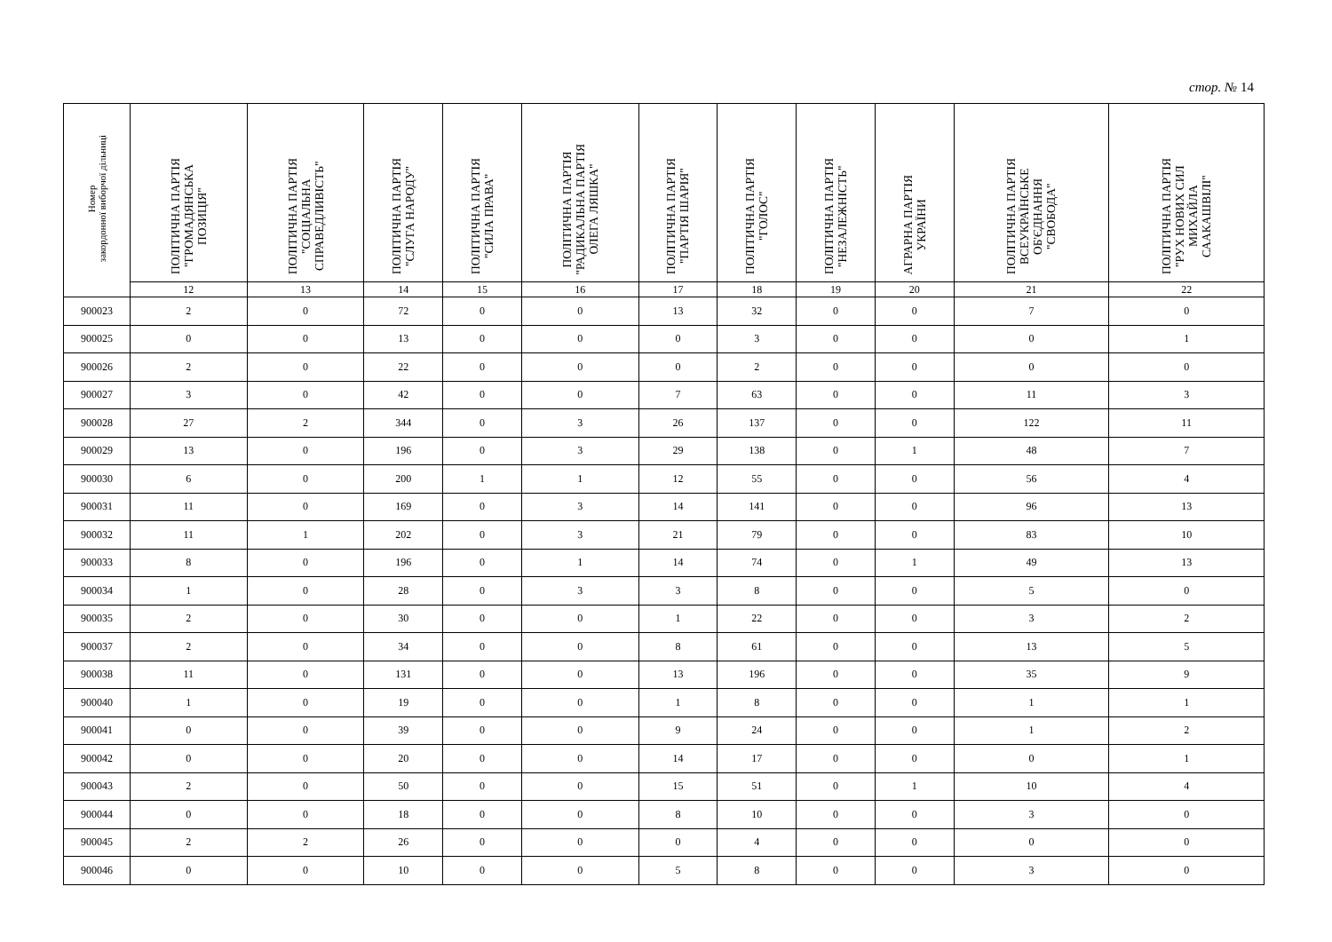стор. № 14
| Номер закордонної виборчої дільниці | ПОЛІТИЧНА ПАРТІЯ "ГРОМАДЯНСЬКА ПОЗИЦІЯ" | ПОЛІТИЧНА ПАРТІЯ "СОЦІАЛЬНА СПРАВЕДЛИВІСТЬ" | ПОЛІТИЧНА ПАРТІЯ "СЛУГА НАРОДУ" | ПОЛІТИЧНА ПАРТІЯ "СИЛА ПРАВА" | ПОЛІТИЧНА ПАРТІЯ "РАДИКАЛЬНА ПАРТІЯ ОЛЕГА ЛЯШКА" | ПОЛІТИЧНА ПАРТІЯ "ПАРТІЯ ШАРІЯ" | ПОЛІТИЧНА ПАРТІЯ "ГОЛОС" | ПОЛІТИЧНА ПАРТІЯ "НЕЗАЛЕЖНІСТЬ" | АГРАРНА ПАРТІЯ УКРАЇНИ | ПОЛІТИЧНА ПАРТІЯ ВСЕУКРАЇНСЬКЕ ОБ'ЄДНАННЯ "СВОБОДА" | ПОЛІТИЧНА ПАРТІЯ "РУХ НОВИХ СИЛ МИХАЙЛА СААКАШВІЛІ" |
| --- | --- | --- | --- | --- | --- | --- | --- | --- | --- | --- | --- |
| | 12 | 13 | 14 | 15 | 16 | 17 | 18 | 19 | 20 | 21 | 22 |
| 900023 | 2 | 0 | 72 | 0 | 0 | 13 | 32 | 0 | 0 | 7 | 0 |
| 900025 | 0 | 0 | 13 | 0 | 0 | 0 | 3 | 0 | 0 | 0 | 1 |
| 900026 | 2 | 0 | 22 | 0 | 0 | 0 | 2 | 0 | 0 | 0 | 0 |
| 900027 | 3 | 0 | 42 | 0 | 0 | 7 | 63 | 0 | 0 | 11 | 3 |
| 900028 | 27 | 2 | 344 | 0 | 3 | 26 | 137 | 0 | 0 | 122 | 11 |
| 900029 | 13 | 0 | 196 | 0 | 3 | 29 | 138 | 0 | 1 | 48 | 7 |
| 900030 | 6 | 0 | 200 | 1 | 1 | 12 | 55 | 0 | 0 | 56 | 4 |
| 900031 | 11 | 0 | 169 | 0 | 3 | 14 | 141 | 0 | 0 | 96 | 13 |
| 900032 | 11 | 1 | 202 | 0 | 3 | 21 | 79 | 0 | 0 | 83 | 10 |
| 900033 | 8 | 0 | 196 | 0 | 1 | 14 | 74 | 0 | 1 | 49 | 13 |
| 900034 | 1 | 0 | 28 | 0 | 3 | 3 | 8 | 0 | 0 | 5 | 0 |
| 900035 | 2 | 0 | 30 | 0 | 0 | 1 | 22 | 0 | 0 | 3 | 2 |
| 900037 | 2 | 0 | 34 | 0 | 0 | 8 | 61 | 0 | 0 | 13 | 5 |
| 900038 | 11 | 0 | 131 | 0 | 0 | 13 | 196 | 0 | 0 | 35 | 9 |
| 900040 | 1 | 0 | 19 | 0 | 0 | 1 | 8 | 0 | 0 | 1 | 1 |
| 900041 | 0 | 0 | 39 | 0 | 0 | 9 | 24 | 0 | 0 | 1 | 2 |
| 900042 | 0 | 0 | 20 | 0 | 0 | 14 | 17 | 0 | 0 | 0 | 1 |
| 900043 | 2 | 0 | 50 | 0 | 0 | 15 | 51 | 0 | 1 | 10 | 4 |
| 900044 | 0 | 0 | 18 | 0 | 0 | 8 | 10 | 0 | 0 | 3 | 0 |
| 900045 | 2 | 2 | 26 | 0 | 0 | 0 | 4 | 0 | 0 | 0 | 0 |
| 900046 | 0 | 0 | 10 | 0 | 0 | 5 | 8 | 0 | 0 | 3 | 0 |